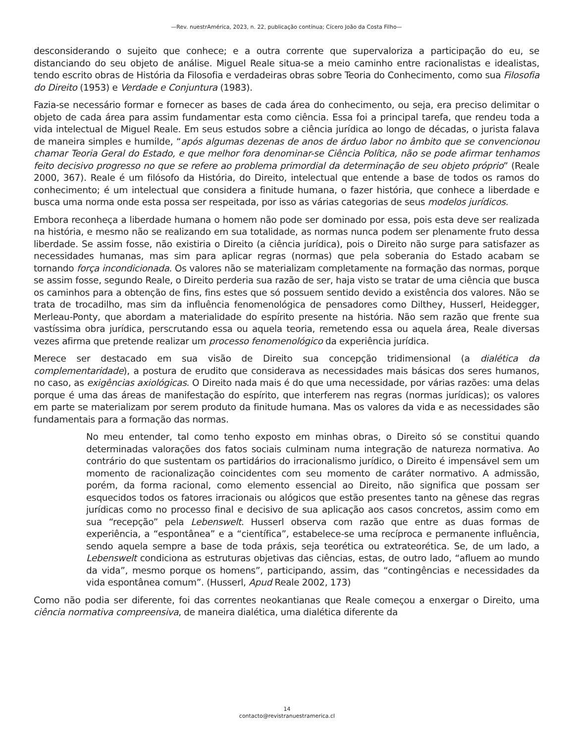—Rev. nuestrAmérica, 2023, n. 22, publicação contínua; Cícero João da Costa Filho—
desconsiderando o sujeito que conhece; e a outra corrente que supervaloriza a participação do eu, se distanciando do seu objeto de análise. Miguel Reale situa-se a meio caminho entre racionalistas e idealistas, tendo escrito obras de História da Filosofia e verdadeiras obras sobre Teoria do Conhecimento, como sua Filosofia do Direito (1953) e Verdade e Conjuntura (1983).
Fazia-se necessário formar e fornecer as bases de cada área do conhecimento, ou seja, era preciso delimitar o objeto de cada área para assim fundamentar esta como ciência. Essa foi a principal tarefa, que rendeu toda a vida intelectual de Miguel Reale. Em seus estudos sobre a ciência jurídica ao longo de décadas, o jurista falava de maneira simples e humilde, “após algumas dezenas de anos de árduo labor no âmbito que se convencionou chamar Teoria Geral do Estado, e que melhor fora denominar-se Ciência Política, não se pode afirmar tenhamos feito decisivo progresso no que se refere ao problema primordial da determinação de seu objeto próprio” (Reale 2000, 367). Reale é um filósofo da História, do Direito, intelectual que entende a base de todos os ramos do conhecimento; é um intelectual que considera a finitude humana, o fazer história, que conhece a liberdade e busca uma norma onde esta possa ser respeitada, por isso as várias categorias de seus modelos jurídicos.
Embora reconheça a liberdade humana o homem não pode ser dominado por essa, pois esta deve ser realizada na história, e mesmo não se realizando em sua totalidade, as normas nunca podem ser plenamente fruto dessa liberdade. Se assim fosse, não existiria o Direito (a ciência jurídica), pois o Direito não surge para satisfazer as necessidades humanas, mas sim para aplicar regras (normas) que pela soberania do Estado acabam se tornando força incondicionada. Os valores não se materializam completamente na formação das normas, porque se assim fosse, segundo Reale, o Direito perderia sua razão de ser, haja visto se tratar de uma ciência que busca os caminhos para a obtenção de fins, fins estes que só possuem sentido devido a existência dos valores. Não se trata de trocadilho, mas sim da influência fenomenológica de pensadores como Dilthey, Husserl, Heidegger, Merleau-Ponty, que abordam a materialidade do espírito presente na história. Não sem razão que frente sua vastíssima obra jurídica, perscrutando essa ou aquela teoria, remetendo essa ou aquela área, Reale diversas vezes afirma que pretende realizar um processo fenomenológico da experiência jurídica.
Merece ser destacado em sua visão de Direito sua concepção tridimensional (a dialética da complementaridade), a postura de erudito que considerava as necessidades mais básicas dos seres humanos, no caso, as exigências axiológicas. O Direito nada mais é do que uma necessidade, por várias razões: uma delas porque é uma das áreas de manifestação do espírito, que interferem nas regras (normas jurídicas); os valores em parte se materializam por serem produto da finitude humana. Mas os valores da vida e as necessidades são fundamentais para a formação das normas.
No meu entender, tal como tenho exposto em minhas obras, o Direito só se constitui quando determinadas valorações dos fatos sociais culminam numa integração de natureza normativa. Ao contrário do que sustentam os partidários do irracionalismo jurídico, o Direito é impensável sem um momento de racionalização coincidentes com seu momento de caráter normativo. A admissão, porém, da forma racional, como elemento essencial ao Direito, não significa que possam ser esquecidos todos os fatores irracionais ou alógicos que estão presentes tanto na gênese das regras jurídicas como no processo final e decisivo de sua aplicação aos casos concretos, assim como em sua “recepção” pela Lebenswelt. Husserl observa com razão que entre as duas formas de experiência, a “espontânea” e a “científica”, estabelece-se uma recíproca e permanente influência, sendo aquela sempre a base de toda práxis, seja teorética ou extrateorética. Se, de um lado, a Lebenswelt condiciona as estruturas objetivas das ciências, estas, de outro lado, “afluem ao mundo da vida”, mesmo porque os homens”, participando, assim, das “contingências e necessidades da vida espontânea comum”. (Husserl, Apud Reale 2002, 173)
Como não podia ser diferente, foi das correntes neokantianas que Reale começou a enxergar o Direito, uma ciência normativa compreensiva, de maneira dialética, uma dialética diferente da
14
contacto@revistranuestramerica.cl